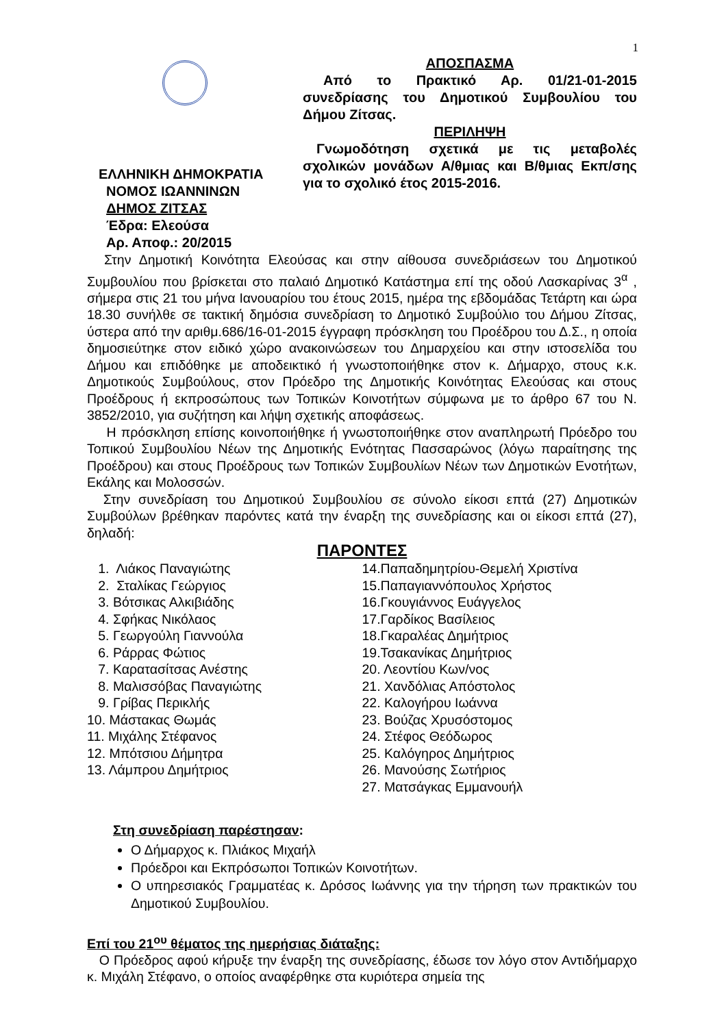1
ΕΛΛΗΝΙΚΗ ΔΗΜΟΚΡΑΤΙΑ
ΝΟΜΟΣ ΙΩΑΝΝΙΝΩΝ
ΔΗΜΟΣ ΖΙΤΣΑΣ
Έδρα: Ελεούσα
Αρ. Αποφ.: 20/2015
ΑΠΟΣΠΑΣΜΑ
Από το Πρακτικό Αρ. 01/21-01-2015 συνεδρίασης του Δημοτικού Συμβουλίου του Δήμου Ζίτσας.
ΠΕΡΙΛΗΨΗ
Γνωμοδότηση σχετικά με τις μεταβολές σχολικών μονάδων Α/θμιας και Β/θμιας Εκπ/σης για το σχολικό έτος 2015-2016.
Στην Δημοτική Κοινότητα Ελεούσας και στην αίθουσα συνεδριάσεων του Δημοτικού Συμβουλίου που βρίσκεται στο παλαιό Δημοτικό Κατάστημα επί της οδού Λασκαρίνας 3<sup>α</sup> , σήμερα στις 21 του μήνα Ιανουαρίου του έτους 2015, ημέρα της εβδομάδας Τετάρτη και ώρα 18.30 συνήλθε σε τακτική δημόσια συνεδρίαση το Δημοτικό Συμβούλιο του Δήμου Ζίτσας, ύστερα από την αριθμ.686/16-01-2015 έγγραφη πρόσκληση του Προέδρου του Δ.Σ., η οποία δημοσιεύτηκε στον ειδικό χώρο ανακοινώσεων του Δημαρχείου και στην ιστοσελίδα του Δήμου και επιδόθηκε με αποδεικτικό ή γνωστοποιήθηκε στον κ. Δήμαρχο, στους κ.κ. Δημοτικούς Συμβούλους, στον Πρόεδρο της Δημοτικής Κοινότητας Ελεούσας και στους Προέδρους ή εκπροσώπους των Τοπικών Κοινοτήτων σύμφωνα με το άρθρο 67 του Ν. 3852/2010, για συζήτηση και λήψη σχετικής αποφάσεως.
Η πρόσκληση επίσης κοινοποιήθηκε ή γνωστοποιήθηκε στον αναπληρωτή Πρόεδρο του Τοπικού Συμβουλίου Νέων της Δημοτικής Ενότητας Πασσαρώνος (λόγω παραίτησης της Προέδρου) και στους Προέδρους των Τοπικών Συμβουλίων Νέων των Δημοτικών Ενοτήτων, Εκάλης και Μολοσσών.
Στην συνεδρίαση του Δημοτικού Συμβουλίου σε σύνολο είκοσι επτά (27) Δημοτικών Συμβούλων βρέθηκαν παρόντες κατά την έναρξη της συνεδρίασης και οι είκοσι επτά (27), δηλαδή:
ΠΑΡΟΝΤΕΣ
1. Λιάκος Παναγιώτης
2. Σταλίκας Γεώργιος
3. Βότσικας Αλκιβιάδης
4. Σφήκας Νικόλαος
5. Γεωργούλη Γιαννούλα
6. Ράρρας Φώτιος
7. Καρατασίτσας Ανέστης
8. Μαλισσόβας Παναγιώτης
9. Γρίβας Περικλής
10. Μάστακας Θωμάς
11. Μιχάλης Στέφανος
12. Μπότσιου Δήμητρα
13. Λάμπρου Δημήτριος
14.Παπαδημητρίου-Θεμελή Χριστίνα
15.Παπαγιαννόπουλος Χρήστος
16.Γκουγιάννος Ευάγγελος
17.Γαρδίκος Βασίλειος
18.Γκαραλέας Δημήτριος
19.Τσακανίκας Δημήτριος
20. Λεοντίου Κων/νος
21. Χανδόλιας Απόστολος
22. Καλογήρου Ιωάννα
23. Βούζας Χρυσόστομος
24. Στέφος Θεόδωρος
25. Καλόγηρος Δημήτριος
26. Μανούσης Σωτήριος
27. Ματσάγκας Εμμανουήλ
Στη συνεδρίαση παρέστησαν:
Ο Δήμαρχος κ. Πλιάκος Μιχαήλ
Πρόεδροι και Εκπρόσωποι Τοπικών Κοινοτήτων.
Ο υπηρεσιακός Γραμματέας κ. Δρόσος Ιωάννης για την τήρηση των πρακτικών του Δημοτικού Συμβουλίου.
Επί του 21<sup>ου</sup> θέματος της ημερήσιας διάταξης:
Ο Πρόεδρος αφού κήρυξε την έναρξη της συνεδρίασης, έδωσε τον λόγο στον Αντιδήμαρχο κ. Μιχάλη Στέφανο, ο οποίος αναφέρθηκε στα κυριότερα σημεία της